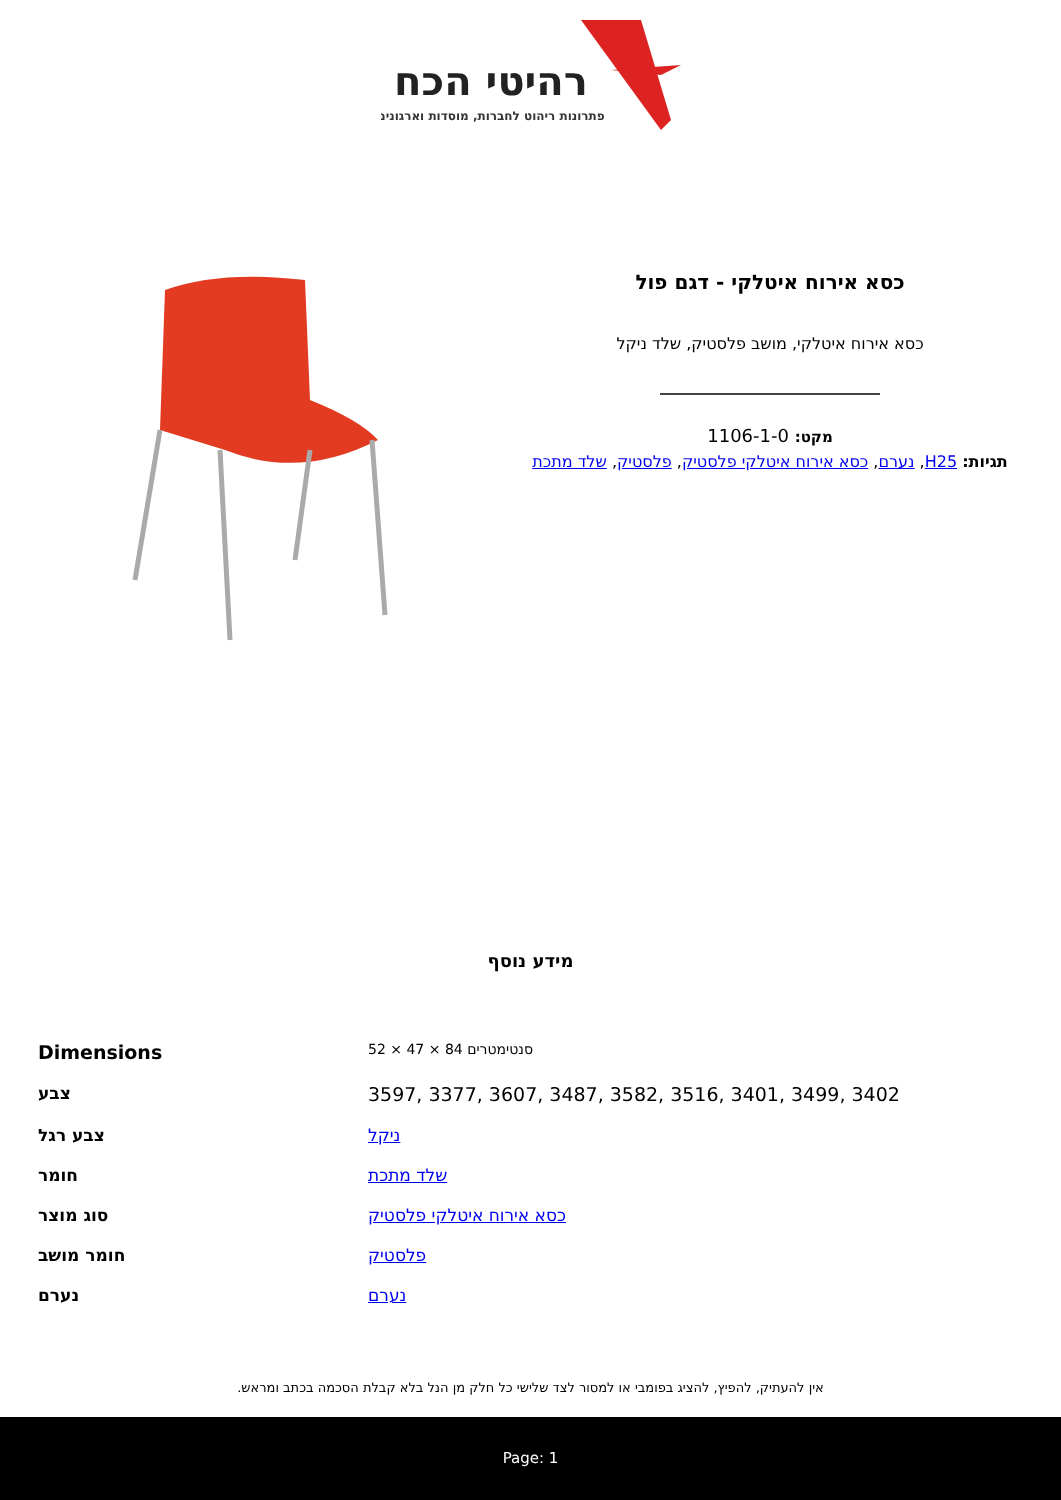רהיטי הכח
פתרונות ריהוט לחברות, מוסדות וארגונים
כסא אירוח איטלקי - דגם פול
כסא אירוח איטלקי, מושב פלסטיק, שלד ניקל
מקט: 1106-1-0
תגיות: H25, נערם, כסא אירוח איטלקי פלסטיק, פלסטיק, שלד מתכת
מידע נוסף
| Dimensions | 52 × 47 × 84 סנטימטרים |
| צבע | 3597, 3377, 3607, 3487, 3582, 3516, 3401, 3499, 3402 |
| צבע רגל | ניקל |
| חומר | שלד מתכת |
| סוג מוצר | כסא אירוח איטלקי פלסטיק |
| חומר מושב | פלסטיק |
| נערם | נערם |
אין להעתיק, להפיץ, להציג בפומבי או למסור לצד שלישי כל חלק מן הנל בלא קבלת הסכמה בכתב ומראש.
Page: 1